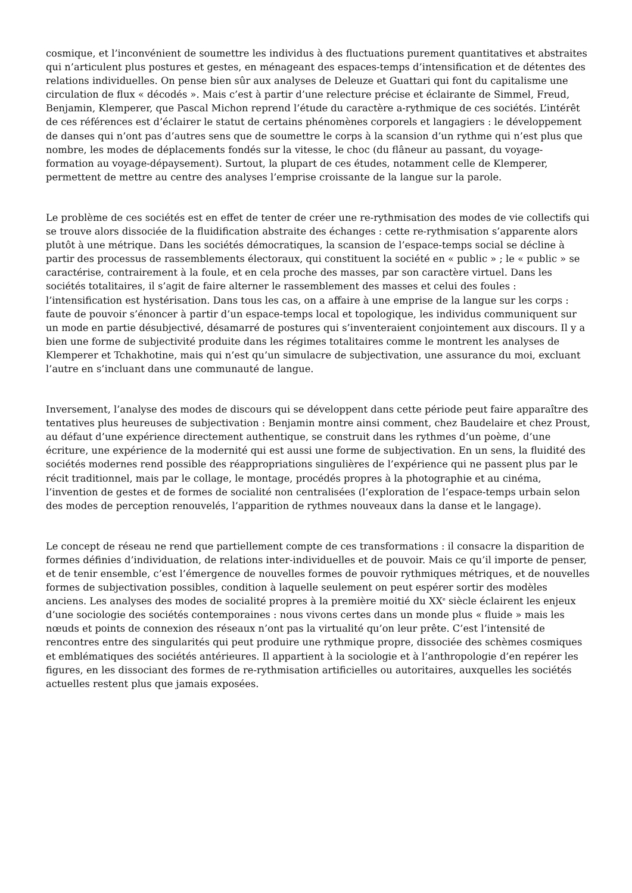cosmique, et l’inconvénient de soumettre les individus à des fluctuations purement quantitatives et abstraites qui n’articulent plus postures et gestes, en ménageant des espaces-temps d’intensification et de détentes des relations individuelles. On pense bien sûr aux analyses de Deleuze et Guattari qui font du capitalisme une circulation de flux « décodés ». Mais c’est à partir d’une relecture précise et éclairante de Simmel, Freud, Benjamin, Klemperer, que Pascal Michon reprend l’étude du caractère a-rythmique de ces sociétés. L’intérêt de ces références est d’éclairer le statut de certains phénomènes corporels et langagiers : le développement de danses qui n’ont pas d’autres sens que de soumettre le corps à la scansion d’un rythme qui n’est plus que nombre, les modes de déplacements fondés sur la vitesse, le choc (du flâneur au passant, du voyage-formation au voyage-dépaysement). Surtout, la plupart de ces études, notamment celle de Klemperer, permettent de mettre au centre des analyses l’emprise croissante de la langue sur la parole.
Le problème de ces sociétés est en effet de tenter de créer une re-rythmisation des modes de vie collectifs qui se trouve alors dissociée de la fluidification abstraite des échanges : cette re-rythmisation s’apparente alors plutôt à une métrique. Dans les sociétés démocratiques, la scansion de l’espace-temps social se décline à partir des processus de rassemblements électoraux, qui constituent la société en « public » ; le « public » se caractérise, contrairement à la foule, et en cela proche des masses, par son caractère virtuel. Dans les sociétés totalitaires, il s’agit de faire alterner le rassemblement des masses et celui des foules : l’intensification est hystérisation. Dans tous les cas, on a affaire à une emprise de la langue sur les corps : faute de pouvoir s’énoncer à partir d’un espace-temps local et topologique, les individus communiquent sur un mode en partie désubjectivé, désamarré de postures qui s’inventeraient conjointement aux discours. Il y a bien une forme de subjectivité produite dans les régimes totalitaires comme le montrent les analyses de Klemperer et Tchakhotine, mais qui n’est qu’un simulacre de subjectivation, une assurance du moi, excluant l’autre en s’incluant dans une communauté de langue.
Inversement, l’analyse des modes de discours qui se développent dans cette période peut faire apparaître des tentatives plus heureuses de subjectivation : Benjamin montre ainsi comment, chez Baudelaire et chez Proust, au défaut d’une expérience directement authentique, se construit dans les rythmes d’un poème, d’une écriture, une expérience de la modernité qui est aussi une forme de subjectivation. En un sens, la fluidité des sociétés modernes rend possible des réappropriations singulières de l’expérience qui ne passent plus par le récit traditionnel, mais par le collage, le montage, procédés propres à la photographie et au cinéma, l’invention de gestes et de formes de socialité non centralisées (l’exploration de l’espace-temps urbain selon des modes de perception renouvelés, l’apparition de rythmes nouveaux dans la danse et le langage).
Le concept de réseau ne rend que partiellement compte de ces transformations : il consacre la disparition de formes définies d’individuation, de relations inter-individuelles et de pouvoir. Mais ce qu’il importe de penser, et de tenir ensemble, c’est l’émergence de nouvelles formes de pouvoir rythmiques métriques, et de nouvelles formes de subjectivation possibles, condition à laquelle seulement on peut espérer sortir des modèles anciens. Les analyses des modes de socialité propres à la première moitié du XX<sup>e</sup> siècle éclairent les enjeux d’une sociologie des sociétés contemporaines : nous vivons certes dans un monde plus « fluide » mais les nœuds et points de connexion des réseaux n’ont pas la virtualité qu’on leur prête. C’est l’intensité de rencontres entre des singularités qui peut produire une rythmique propre, dissociée des schèmes cosmiques et emblématiques des sociétés antérieures. Il appartient à la sociologie et à l’anthropologie d’en repérer les figures, en les dissociant des formes de re-rythmisation artificielles ou autoritaires, auxquelles les sociétés actuelles restent plus que jamais exposées.